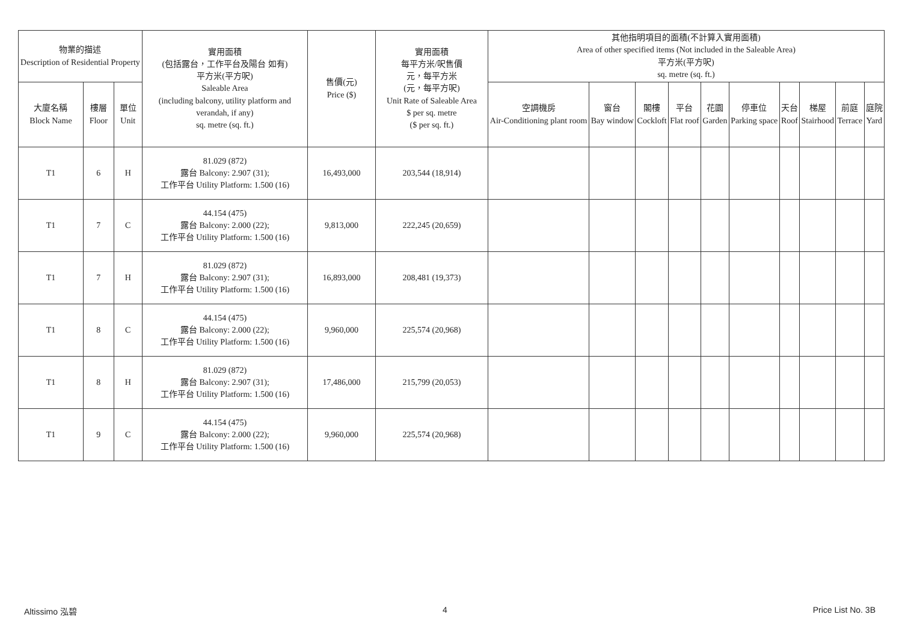| 物業的描述 Description of Residential Property | | | 實用面積 (包括露台，工作平台及陽台 如有) 平方米(平方呎) Saleable Area (including balcony, utility platform and verandah, if any) sq. metre (sq. ft.) | 售價(元) Price ($) | 實用面積 每平方米/呎售價 元，每平方米 (元，每平方呎) Unit Rate of Saleable Area $ per sq. metre ($ per sq. ft.) | 其他指明項目的面積(不計算入實用面積) Area of other specified items (Not included in the Saleable Area) 平方米(平方呎) sq. metre (sq. ft.) | | | | | | | | | |
| --- | --- | --- | --- | --- | --- | --- | --- | --- | --- | --- | --- | --- | --- | --- | --- |
| 大廈名稱 Block Name | 樓層 Floor | 單位 Unit | | | | 空調機房 Air-Conditioning plant room | 窗台 Bay window | 閣樓 Cockloft | 平台 Flat roof | 花園 Garden | 停車位 Parking space | 天台 Roof | 梯屋 Stairhood | 前庭 Terrace | 庭院 Yard |
| T1 | 6 | H | 81.029 (872) 露台 Balcony: 2.907 (31); 工作平台 Utility Platform: 1.500 (16) | 16,493,000 | 203,544 (18,914) | | | | | | | | | | |
| T1 | 7 | C | 44.154 (475) 露台 Balcony: 2.000 (22); 工作平台 Utility Platform: 1.500 (16) | 9,813,000 | 222,245 (20,659) | | | | | | | | | | |
| T1 | 7 | H | 81.029 (872) 露台 Balcony: 2.907 (31); 工作平台 Utility Platform: 1.500 (16) | 16,893,000 | 208,481 (19,373) | | | | | | | | | | |
| T1 | 8 | C | 44.154 (475) 露台 Balcony: 2.000 (22); 工作平台 Utility Platform: 1.500 (16) | 9,960,000 | 225,574 (20,968) | | | | | | | | | | |
| T1 | 8 | H | 81.029 (872) 露台 Balcony: 2.907 (31); 工作平台 Utility Platform: 1.500 (16) | 17,486,000 | 215,799 (20,053) | | | | | | | | | | |
| T1 | 9 | C | 44.154 (475) 露台 Balcony: 2.000 (22); 工作平台 Utility Platform: 1.500 (16) | 9,960,000 | 225,574 (20,968) | | | | | | | | | | |
Altissimo 泓碧 4 Price List No. 3B